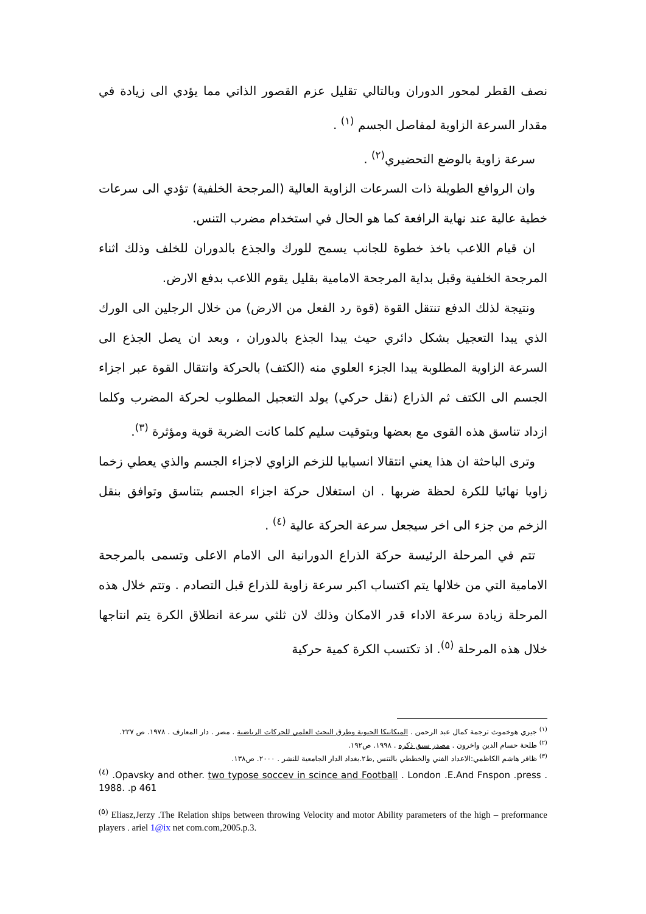نصف القطر لمحور الدوران وبالتالي تقليل عزم القصور الذاتي مما يؤدي الى زيادة في مقدار السرعة الزاوية لمفاصل الجسم <sup>(١)</sup> .
سرعة زاوية بالوضع التحضيري<sup>(٢)</sup> .
وان الروافع الطويلة ذات السرعات الزاوية العالية (المرجحة الخلفية) تؤدي الى سرعات خطية عالية عند نهاية الرافعة كما هو الحال في استخدام مضرب التنس.
ان قيام اللاعب باخذ خطوة للجانب يسمح للورك والجذع بالدوران للخلف وذلك اثناء المرجحة الخلفية وقبل بداية المرجحة الامامية بقليل يقوم اللاعب بدفع الارض.
ونتيجة لذلك الدفع تنتقل القوة (قوة رد الفعل من الارض) من خلال الرجلين الى الورك الذي يبدا التعجيل بشكل دائري حيث يبدا الجذع بالدوران ، وبعد ان يصل الجذع الى السرعة الزاوية المطلوبة يبدا الجزء العلوي منه (الكتف) بالحركة وانتقال القوة عبر اجزاء الجسم الى الكتف ثم الذراع (نقل حركي) يولد التعجيل المطلوب لحركة المضرب وكلما ازداد تناسق هذه القوى مع بعضها وبتوقيت سليم كلما كانت الضربة قوية ومؤثرة <sup>(٣)</sup>.
وترى الباحثة ان هذا يعني انتقالا انسيابيا للزخم الزاوي لاجزاء الجسم والذي يعطي زخما زاويا نهائيا للكرة لحظة ضربها . ان استغلال حركة اجزاء الجسم بتناسق وتوافق بنقل الزخم من جزء الى اخر سيجعل سرعة الحركة عالية <sup>(٤)</sup> .
تتم في المرحلة الرئيسة حركة الذراع الدورانية الى الامام الاعلى وتسمى بالمرجحة الامامية التي من خلالها يتم اكتساب اكبر سرعة زاوية للذراع قبل التصادم . وتتم خلال هذه المرحلة زيادة سرعة الاداء قدر الامكان وذلك لان ثلثي سرعة انطلاق الكرة يتم انتاجها خلال هذه المرحلة <sup>(٥)</sup>. اذ تكتسب الكرة كمية حركية
<sup>(١)</sup> جيري هوخموث ترجمة كمال عبد الرحمن . الميكانيكا الحيوية وطرق البحث العلمي للحركات الرياضية . مصر . دار المعارف . ١٩٧٨. ص ٢٢٧.
<sup>(٢)</sup> طلحة حسام الدين واخرون . مصدر سبق ذكره . ١٩٩٨. ص١٩٢.
<sup>(٣)</sup> ظافر هاشم الكاظمي:الاعداد الفني والخططي بالتنس ,ط٢.بغداد الدار الجامعية للنشر . ٢٠٠٠. ص١٣٨.
<sup>(٤)</sup> .Opavsky and other. two typose soccev in scince and Football . London .E.And Fnspon .press . 1988. .p 461
<sup>(٥)</sup> Eliasz,Jerzy .The Relation ships between throwing Velocity and motor Ability parameters of the high – preformance players . ariel 1@ix net com.com,2005.p.3.